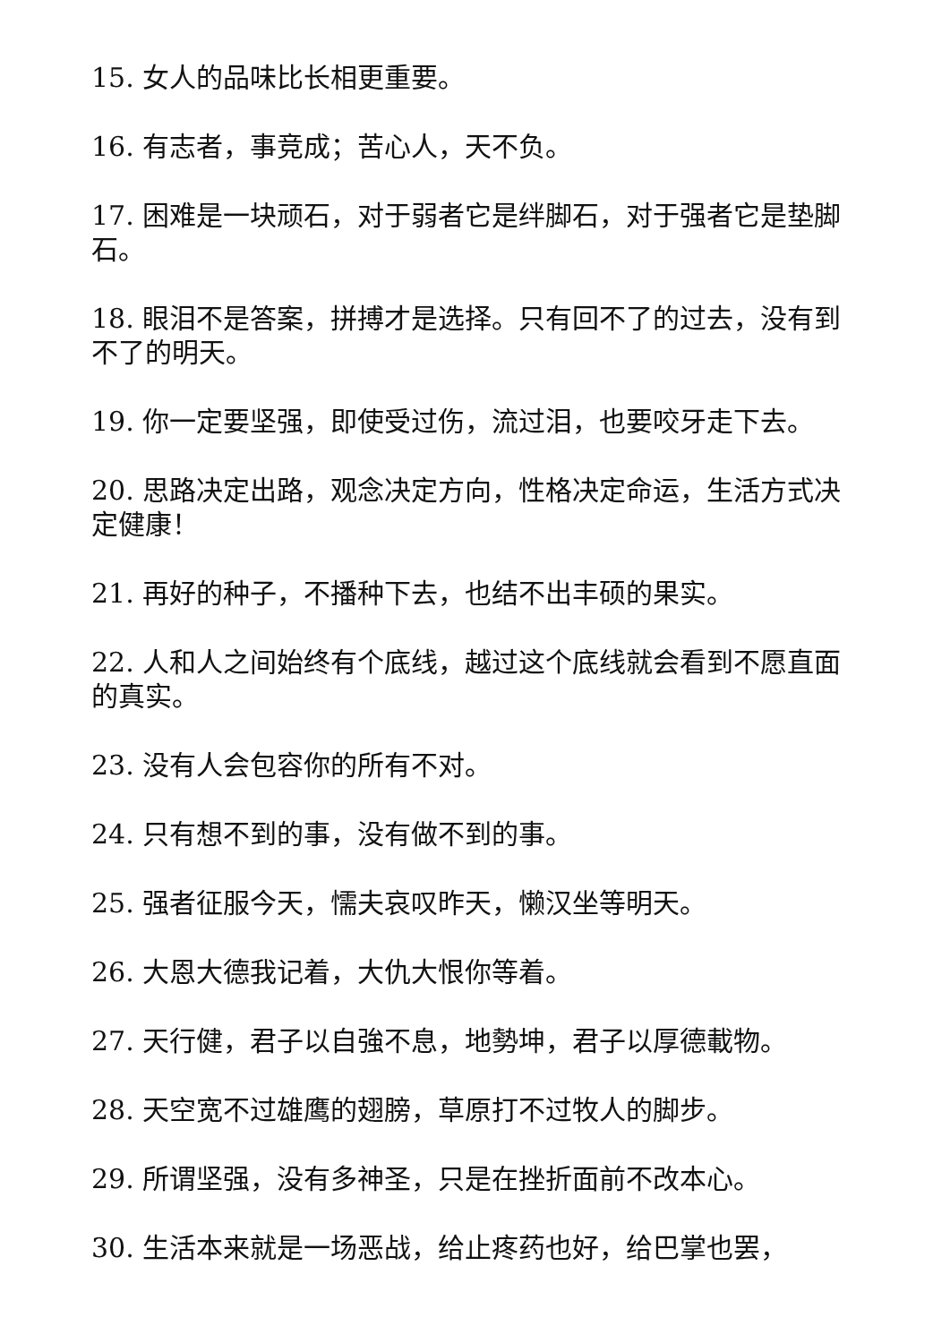15. 女人的品味比长相更重要。
16. 有志者，事竞成；苦心人，天不负。
17. 困难是一块顽石，对于弱者它是绊脚石，对于强者它是垫脚石。
18. 眼泪不是答案，拼搏才是选择。只有回不了的过去，没有到不了的明天。
19. 你一定要坚强，即使受过伤，流过泪，也要咬牙走下去。
20. 思路决定出路，观念决定方向，性格决定命运，生活方式决定健康！
21. 再好的种子，不播种下去，也结不出丰硕的果实。
22. 人和人之间始终有个底线，越过这个底线就会看到不愿直面的真实。
23. 没有人会包容你的所有不对。
24. 只有想不到的事，没有做不到的事。
25. 强者征服今天，懦夫哀叹昨天，懒汉坐等明天。
26. 大恩大德我记着，大仇大恨你等着。
27. 天行健，君子以自強不息，地勢坤，君子以厚德載物。
28. 天空宽不过雄鹰的翅膀，草原打不过牧人的脚步。
29. 所谓坚强，没有多神圣，只是在挫折面前不改本心。
30. 生活本来就是一场恶战，给止疼药也好，给巴掌也罢，